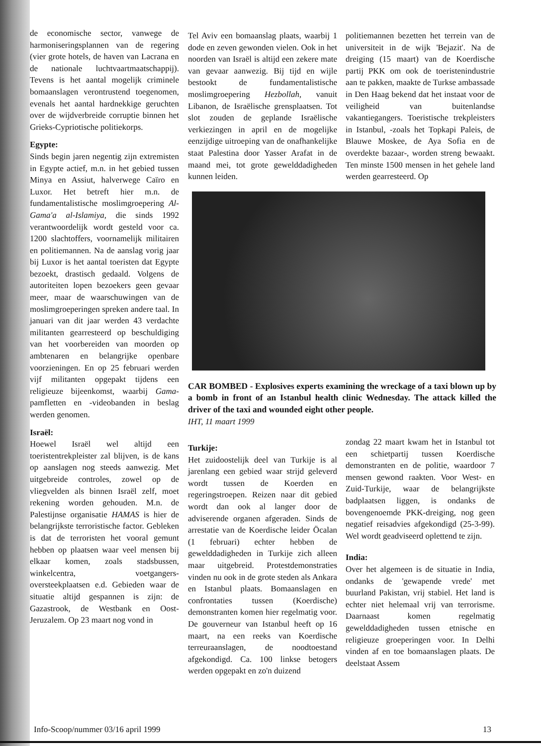de economische sector, vanwege de harmoniseringsplannen van de regering (vier grote hotels, de haven van Lacrana en de nationale luchtvaartmaatschappij). Tevens is het aantal mogelijk criminele bomaanslagen verontrustend toegenomen, evenals het aantal hardnekkige geruchten over de wijdverbreide corruptie binnen het Grieks-Cypriotische politiekorps.
Egypte:
Sinds begin jaren negentig zijn extremisten in Egypte actief, m.n. in het gebied tussen Minya en Assiut, halverwege Caïro en Luxor. Het betreft hier m.n. de fundamentalistische moslimgroepering Al-Gama'a al-Islamiya, die sinds 1992 verantwoordelijk wordt gesteld voor ca. 1200 slachtoffers, voornamelijk militairen en politiemannen. Na de aanslag vorig jaar bij Luxor is het aantal toeristen dat Egypte bezoekt, drastisch gedaald. Volgens de autoriteiten lopen bezoekers geen gevaar meer, maar de waarschuwingen van de moslimgroeperingen spreken andere taal. In januari van dit jaar werden 43 verdachte militanten gearresteerd op beschuldiging van het voorbereiden van moorden op ambtenaren en belangrijke openbare voorzieningen. En op 25 februari werden vijf militanten opgepakt tijdens een religieuze bijeenkomst, waarbij Gama-pamfletten en -videobanden in beslag werden genomen.
Israël:
Hoewel Israël wel altijd een toeristentrekpleister zal blijven, is de kans op aanslagen nog steeds aanwezig. Met uitgebreide controles, zowel op de vliegvelden als binnen Israël zelf, moet rekening worden gehouden. M.n. de Palestijnse organisatie HAMAS is hier de belangrijkste terroristische factor. Gebleken is dat de terroristen het vooral gemunt hebben op plaatsen waar veel mensen bij elkaar komen, zoals stadsbussen, winkelcentra, voetgangers-oversteekplaatsen e.d. Gebieden waar de situatie altijd gespannen is zijn: de Gazastrook, de Westbank en Oost-Jeruzalem. Op 23 maart nog vond in
Tel Aviv een bomaanslag plaats, waarbij 1 dode en zeven gewonden vielen. Ook in het noorden van Israël is altijd een zekere mate van gevaar aanwezig. Bij tijd en wijle bestookt de fundamentalistische moslimgroepering Hezbollah, vanuit Libanon, de Israëlische grensplaatsen. Tot slot zouden de geplande Israëlische verkiezingen in april en de mogelijke eenzijdige uitroeping van de onafhankelijke staat Palestina door Yasser Arafat in de maand mei, tot grote gewelddadigheden kunnen leiden.
politiemannen bezetten het terrein van de universiteit in de wijk 'Bejazit'. Na de dreiging (15 maart) van de Koerdische partij PKK om ook de toeristenindustrie aan te pakken, maakte de Turkse ambassade in Den Haag bekend dat het instaat voor de veiligheid van buitenlandse vakantiegangers. Toeristische trekpleisters in Istanbul, -zoals het Topkapi Paleis, de Blauwe Moskee, de Aya Sofia en de overdekte bazaar-, worden streng bewaakt. Ten minste 1500 mensen in het gehele land werden gearresteerd. Op
CAR BOMBED - Explosives experts examining the wreckage of a taxi blown up by a bomb in front of an Istanbul health clinic Wednesday. The attack killed the driver of the taxi and wounded eight other people.
IHT, 11 maart 1999
Turkije:
Het zuidoostelijk deel van Turkije is al jarenlang een gebied waar strijd geleverd wordt tussen de Koerden en regeringstroepen. Reizen naar dit gebied wordt dan ook al langer door de adviserende organen afgeraden. Sinds de arrestatie van de Koerdische leider Öcalan (1 februari) echter hebben de gewelddadigheden in Turkije zich alleen maar uitgebreid. Protestdemonstraties vinden nu ook in de grote steden als Ankara en Istanbul plaats. Bomaanslagen en confrontaties tussen (Koerdische) demonstranten komen hier regelmatig voor. De gouverneur van Istanbul heeft op 16 maart, na een reeks van Koerdische terreuraanslagen, de noodtoestand afgekondigd. Ca. 100 linkse betogers werden opgepakt en zo'n duizend
zondag 22 maart kwam het in Istanbul tot een schietpartij tussen Koerdische demonstranten en de politie, waardoor 7 mensen gewond raakten. Voor West- en Zuid-Turkije, waar de belangrijkste badplaatsen liggen, is ondanks de bovengenoemde PKK-dreiging, nog geen negatief reisadvies afgekondigd (25-3-99). Wel wordt geadviseerd oplettend te zijn.
India:
Over het algemeen is de situatie in India, ondanks de 'gewapende vrede' met buurland Pakistan, vrij stabiel. Het land is echter niet helemaal vrij van terrorisme. Daarnaast komen regelmatig gewelddadigheden tussen etnische en religieuze groeperingen voor. In Delhi vinden af en toe bomaanslagen plaats. De deelstaat Assem
Info-Scoop/nummer 03/16 april 1999 13